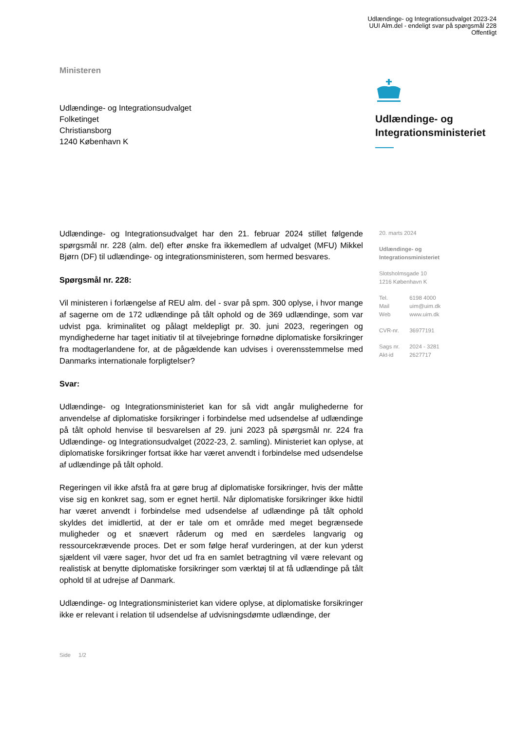Udlændinge- og Integrationsudvalget 2023-24
UUI Alm.del - endeligt svar på spørgsmål 228
Offentligt
Ministeren
Udlændinge- og Integrationsudvalget
Folketinget
Christiansborg
1240 København K
Udlændinge- og
Integrationsministeriet
Udlændinge- og Integrationsudvalget har den 21. februar 2024 stillet følgende spørgsmål nr. 228 (alm. del) efter ønske fra ikkemedlem af udvalget (MFU) Mikkel Bjørn (DF) til udlændinge- og integrationsministeren, som hermed besvares.
Spørgsmål nr. 228:
Vil ministeren i forlængelse af REU alm. del - svar på spm. 300 oplyse, i hvor mange af sagerne om de 172 udlændinge på tålt ophold og de 369 udlændinge, som var udvist pga. kriminalitet og pålagt meldepligt pr. 30. juni 2023, regeringen og myndighederne har taget initiativ til at tilvejebringe fornødne diplomatiske forsikringer fra modtagerlandene for, at de pågældende kan udvises i overensstemmelse med Danmarks internationale forpligtelser?
Svar:
Udlændinge- og Integrationsministeriet kan for så vidt angår mulighederne for anvendelse af diplomatiske forsikringer i forbindelse med udsendelse af udlændinge på tålt ophold henvise til besvarelsen af 29. juni 2023 på spørgsmål nr. 224 fra Udlændinge- og Integrationsudvalget (2022-23, 2. samling). Ministeriet kan oplyse, at diplomatiske forsikringer fortsat ikke har været anvendt i forbindelse med udsendelse af udlændinge på tålt ophold.
Regeringen vil ikke afstå fra at gøre brug af diplomatiske forsikringer, hvis der måtte vise sig en konkret sag, som er egnet hertil. Når diplomatiske forsikringer ikke hidtil har været anvendt i forbindelse med udsendelse af udlændinge på tålt ophold skyldes det imidlertid, at der er tale om et område med meget begrænsede muligheder og et snævert råderum og med en særdeles langvarig og ressourcekrævende proces. Det er som følge heraf vurderingen, at der kun yderst sjældent vil være sager, hvor det ud fra en samlet betragtning vil være relevant og realistisk at benytte diplomatiske forsikringer som værktøj til at få udlændinge på tålt ophold til at udrejse af Danmark.
Udlændinge- og Integrationsministeriet kan videre oplyse, at diplomatiske forsikringer ikke er relevant i relation til udsendelse af udvisningsdømte udlændinge, der
20. marts 2024
Udlændinge- og
Integrationsministeriet
Slotsholmsgade 10
1216 København K
| Tel. | 6198 4000 |
| Mail | uim@uim.dk |
| Web | www.uim.dk |
| CVR-nr. | 36977191 |
| Sags nr. | 2024 - 3281 |
| Akt-id | 2627717 |
Side 1/2